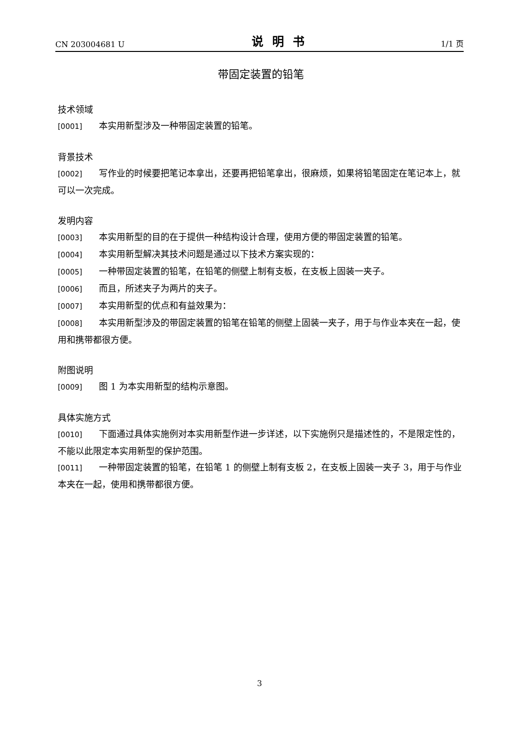CN 203004681 U 说明书 1/1 页
带固定装置的铅笔
技术领域
[0001] 本实用新型涉及一种带固定装置的铅笔。
背景技术
[0002] 写作业的时候要把笔记本拿出，还要再把铅笔拿出，很麻烦，如果将铅笔固定在笔记本上，就可以一次完成。
发明内容
[0003] 本实用新型的目的在于提供一种结构设计合理，使用方便的带固定装置的铅笔。
[0004] 本实用新型解决其技术问题是通过以下技术方案实现的：
[0005] 一种带固定装置的铅笔，在铅笔的侧壁上制有支板，在支板上固装一夹子。
[0006] 而且，所述夹子为两片的夹子。
[0007] 本实用新型的优点和有益效果为：
[0008] 本实用新型涉及的带固定装置的铅笔在铅笔的侧壁上固装一夹子，用于与作业本夹在一起，使用和携带都很方便。
附图说明
[0009] 图 1 为本实用新型的结构示意图。
具体实施方式
[0010] 下面通过具体实施例对本实用新型作进一步详述，以下实施例只是描述性的，不是限定性的，不能以此限定本实用新型的保护范围。
[0011] 一种带固定装置的铅笔，在铅笔 1 的侧壁上制有支板 2，在支板上固装一夹子 3，用于与作业本夹在一起，使用和携带都很方便。
3